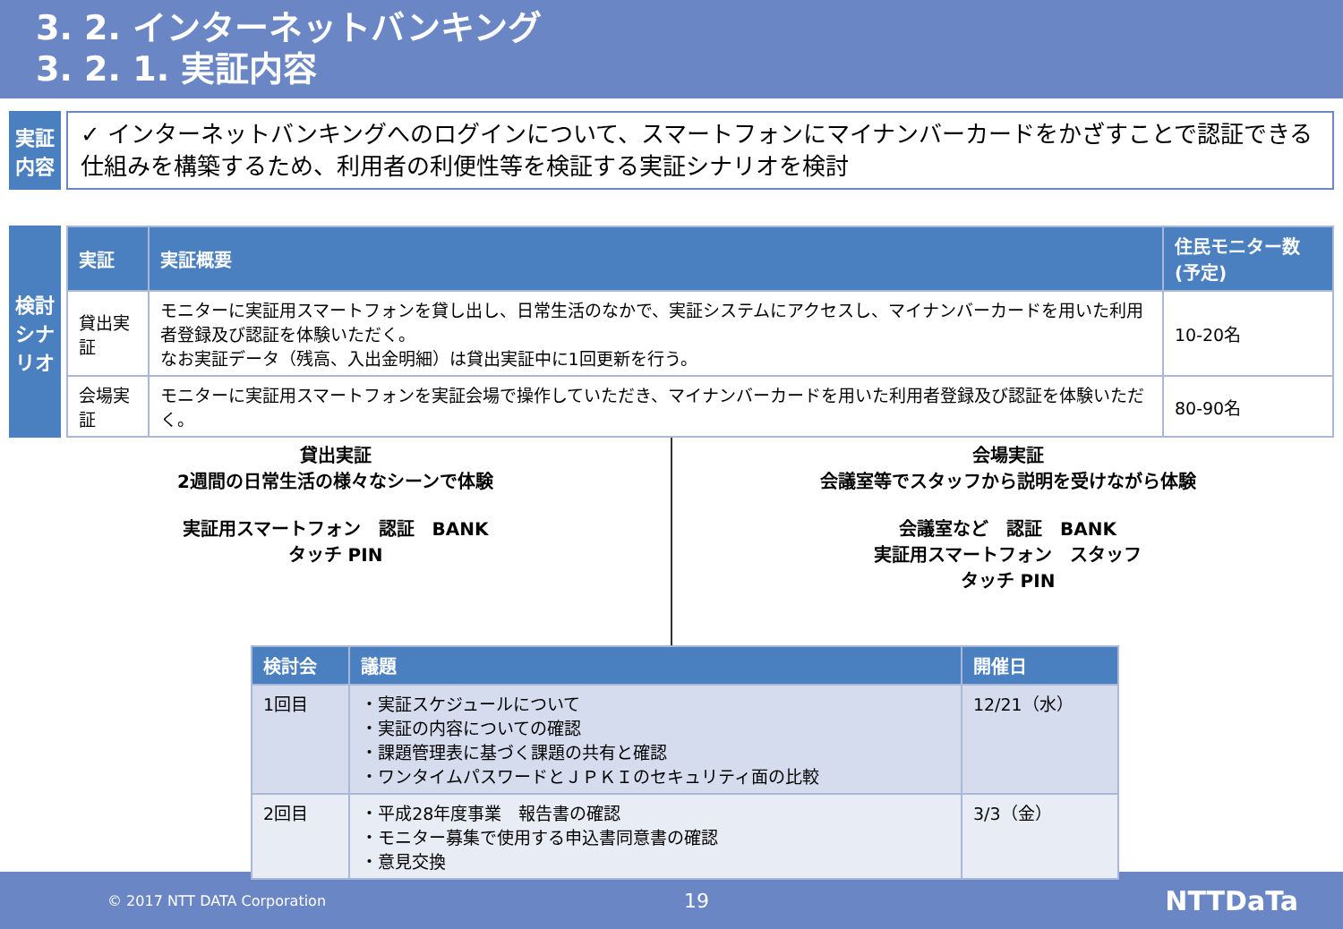3. 2. インターネットバンキング
3. 2. 1. 実証内容
実証
内容
✓ インターネットバンキングへのログインについて、スマートフォンにマイナンバーカードをかざすことで認証できる仕組みを構築するため、利用者の利便性等を検証する実証シナリオを検討
検討シナリオ
| 実証 | 実証概要 | 住民モニター数(予定) |
| --- | --- | --- |
| 貸出実証 | モニターに実証用スマートフォンを貸し出し、日常生活のなかで、実証システムにアクセスし、マイナンバーカードを用いた利用者登録及び認証を体験いただく。 なお実証データ（残高、入出金明細）は貸出実証中に1回更新を行う。 | 10-20名 |
| 会場実証 | モニターに実証用スマートフォンを実証会場で操作していただき、マイナンバーカードを用いた利用者登録及び認証を体験いただく。 | 80-90名 |
貸出実証
2週間の日常生活の様々なシーンで体験
実証用スマートフォン　認証　BANK
タッチ PIN
会場実証
会議室等でスタッフから説明を受けながら体験
会議室など　認証　BANK
実証用スマートフォン　スタッフ
タッチ PIN
| 検討会 | 議題 | 開催日 |
| --- | --- | --- |
| 1回目 | ・実証スケジュールについて ・実証の内容についての確認 ・課題管理表に基づく課題の共有と確認 ・ワンタイムパスワードとＪＰＫＩのセキュリティ面の比較 | 12/21（水） |
| 2回目 | ・平成28年度事業 報告書の確認 ・モニター募集で使用する申込書同意書の確認 ・意見交換 | 3/3（金） |
© 2017 NTT DATA Corporation 19 NTTDaTa